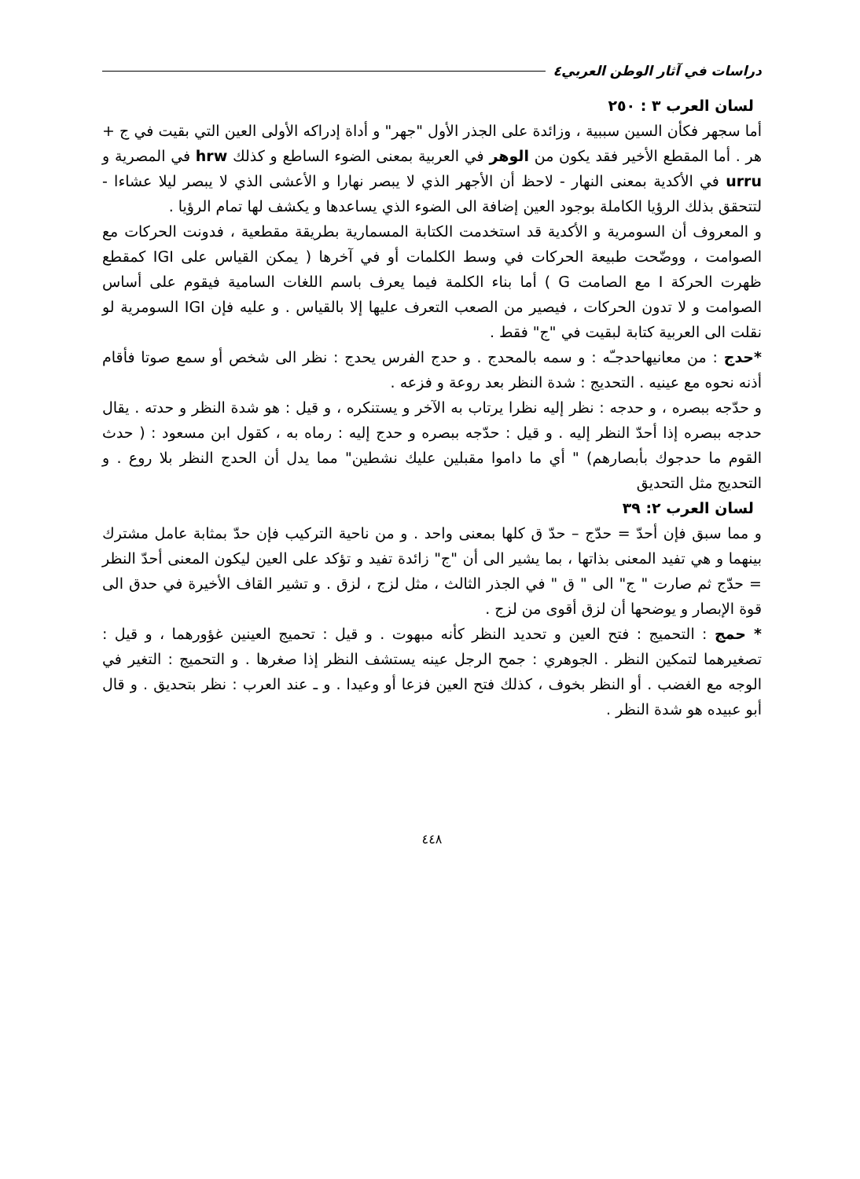دراسات في آثار الوطن العربي٤
لسان العرب ٣ : ٢٥٠
أما سجهر فكأن السين سببية ، وزائدة على الجذر الأول "جهر" و أداة إدراكه الأولى العين التي بقيت في ج + هر . أما المقطع الأخير فقد يكون من الوهر في العربية بمعنى الضوء الساطع و كذلك hrw في المصرية و urru في الأكدية بمعنى النهار - لاحظ أن الأجهر الذي لا يبصر نهارا و الأعشى الذي لا يبصر ليلا عشاءا - لتتحقق بذلك الرؤيا الكاملة بوجود العين إضافة الى الضوء الذي يساعدها و يكشف لها تمام الرؤيا .
و المعروف أن السومرية و الأكدية قد استخدمت الكتابة المسمارية بطريقة مقطعية ، فدونت الحركات مع الصوامت ، ووضّحت طبيعة الحركات في وسط الكلمات أو في آخرها ( يمكن القياس على IGI كمقطع ظهرت الحركة I مع الصامت G ) أما بناء الكلمة فيما يعرف باسم اللغات السامية فيقوم على أساس الصوامت و لا تدون الحركات ، فيصير من الصعب التعرف عليها إلا بالقياس . و عليه فإن IGI السومرية لو نقلت الى العربية كتابة لبقيت في "ج" فقط .
*حدج : من معانيهاحدجـّه : و سمه بالمحدج . و حدج الفرس يحدج : نظر الى شخص أو سمع صوتا فأقام أذنه نحوه مع عينيه . التحديج : شدة النظر بعد روعة و فزعه .
و حدّجه ببصره ، و حدجه : نظر إليه نظرا يرتاب به الآخر و يستنكره ، و قيل : هو شدة النظر و حدته . يقال حدجه ببصره إذا أحدّ النظر إليه . و قيل : حدّجه ببصره و حدج إليه : رماه به ، كقول ابن مسعود : ( حدث القوم ما حدجوك بأبصارهم) " أي ما داموا مقبلين عليك نشطين" مما يدل أن الحدج النظر بلا روع . و التحديج مثل التحديق
لسان العرب ٢: ٣٩
و مما سبق فإن أحدّ = حدّج – حدّ ق كلها بمعنى واحد . و من ناحية التركيب فإن حدّ بمثابة عامل مشترك بينهما و هي تفيد المعنى بذاتها ، بما يشير الى أن "ج" زائدة تفيد و تؤكد على العين ليكون المعنى أحدّ النظر = حدّج ثم صارت " ج" الى " ق " في الجذر الثالث ، مثل لزج ، لزق . و تشير القاف الأخيرة في حدق الى قوة الإبصار و يوضحها أن لزق أقوى من لزج .
* حمج : التحميج : فتح العين و تحديد النظر كأنه مبهوت . و قيل : تحميج العينين غؤورهما ، و قيل : تصغيرهما لتمكين النظر . الجوهري : جمح الرجل عينه يستشف النظر إذا صغرها . و التحميج : التغير في الوجه مع الغضب . أو النظر بخوف ، كذلك فتح العين فزعا أو وعيدا . و ـ عند العرب : نظر بتحديق . و قال أبو عبيده هو شدة النظر .
٤٤٨